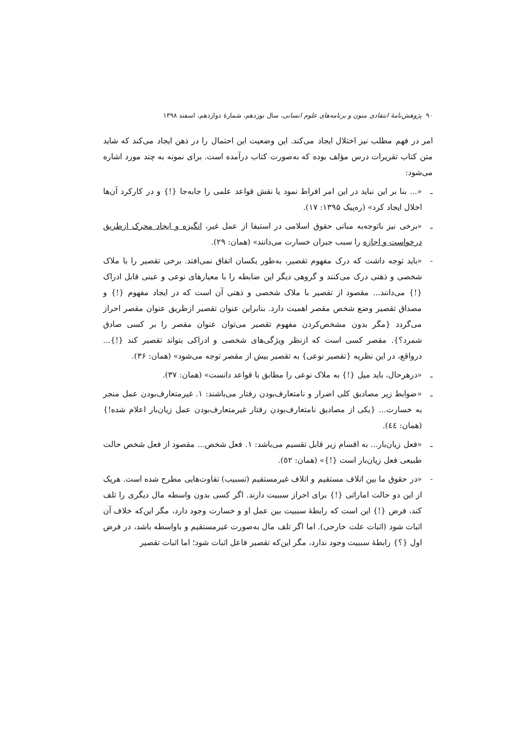۹۰ پژوهش‌نامهٔ انتقادی متون و برنامه‌های علوم انسانی، سال نوزدهم، شمارهٔ دوازدهم، اسفند ۱۳۹۸
امر در فهم مطلب نیز اختلال ایجاد می‌کند. این وضعیت این احتمال را در ذهن ایجاد می‌کند که شاید متن کتاب تقریرات درس مؤلف بوده که به‌صورت کتاب درآمده است. برای نمونه به چند مورد اشاره می‌شود:
ـ «... بنا بر این نباید در این امر افراط نمود یا نقش قواعد علمی را جابه‌جا {!} و در کارکرد آن‌ها اخلال ایجاد کرد» (ره‌پیک ۱۳۹۵: ۱۷).
ـ «برخی نیز باتوجه‌به مبانی حقوق اسلامی در استیفا از عمل غیر، انگیزه و ایجاد محرک ازطریق درخواست و اجازه را سبب جبران خسارت می‌دانند» (همان: ۲۹).
- «باید توجه داشت که درک مفهوم تقصیر، به‌طور یکسان اتفاق نمی‌افتد. برخی تقصیر را با ملاک شخصی و ذهنی درک می‌کنند و گروهی دیگر این ضابطه را با معیارهای نوعی و عینی قابل ادراک {!} می‌دانند... مقصود از تقصیر با ملاک شخصی و ذهنی آن است که در ایجاد مفهوم {!} و مصداق تقصیر وضع شخص مقصر اهمیت دارد. بنابراین عنوان تقصیر ازطریق عنوان مقصر احراز می‌گردد {مگر بدون مشخص‌کردن مفهوم تقصیر می‌توان عنوان مقصر را بر کسی صادق شمرد؟}. مقصر کسی است که ازنظر ویژگی‌های شخصی و ادراکی بتواند تقصیر کند {!}... درواقع، در این نظریه {تقصیر نوعی} به تقصیر بیش از مقصر توجه می‌شود» (همان: ۳۶).
ـ «درهرحال، باید میل {!} به ملاک نوعی را مطابق با قواعد دانست» (همان: ۳۷).
ـ «ضوابط زیر مصادیق کلی اضرار و نامتعارف‌بودن رفتار می‌باشند: ۱. غیرمتعارف‌بودن عمل منجر به خسارت... {یکی از مصادیق نامتعارف‌بودن رفتار غیرمتعارف‌بودن عمل زیان‌بار اعلام شده!} (همان: ٤٤).
ـ «فعل زیان‌بار... به اقسام زیر قابل تقسیم می‌باشد: ۱. فعل شخص... مقصود از فعل شخص حالت طبیعی فعل زیان‌بار است {!}» (همان: ٥۲).
- «در حقوق ما بین اتلاف مستقیم و اتلاف غیرمستقیم (تسبیب) تفاوت‌هایی مطرح شده است. هریک از این دو حالت اماراتی {!} برای احراز سببیت دارند. اگر کسی بدون واسطه مال دیگری را تلف کند، فرض {!} این است که رابطهٔ سببیت بین عمل او و خسارت وجود دارد، مگر این‌که خلاف آن اثبات شود (اثبات علت خارجی). اما اگر تلف مال به‌صورت غیرمستقیم و باواسطه باشد، در فرض اول {؟} رابطهٔ سببیت وجود ندارد، مگر این‌که تقصیر فاعل اثبات شود؛ اما اثبات تقصیر